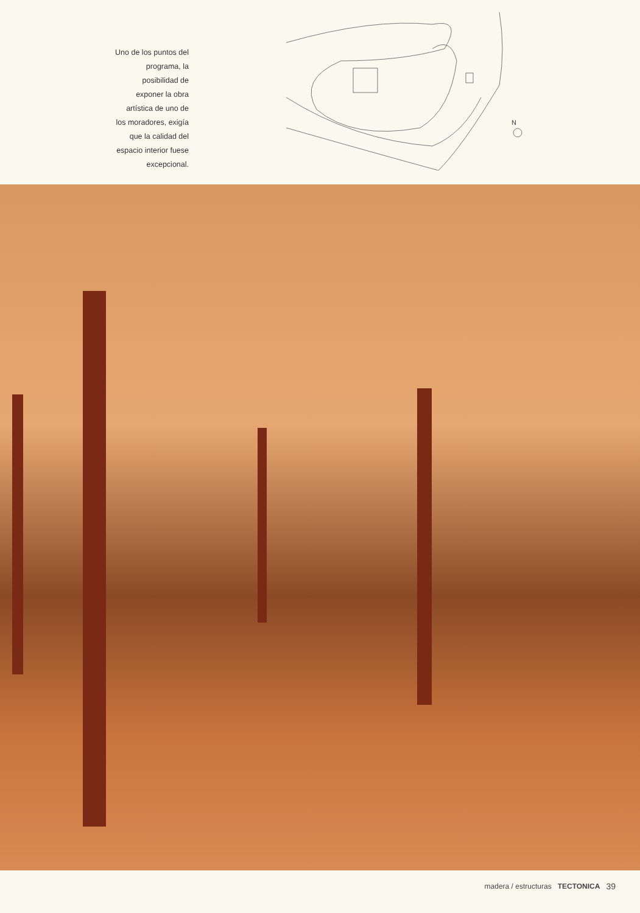Uno de los puntos del
programa, la
posibilidad de
exponer la obra
artística de uno de
los moradores, exigía
que la calidad del
espacio interior fuese
excepcional.
N
madera / estructuras TECTONICA 39